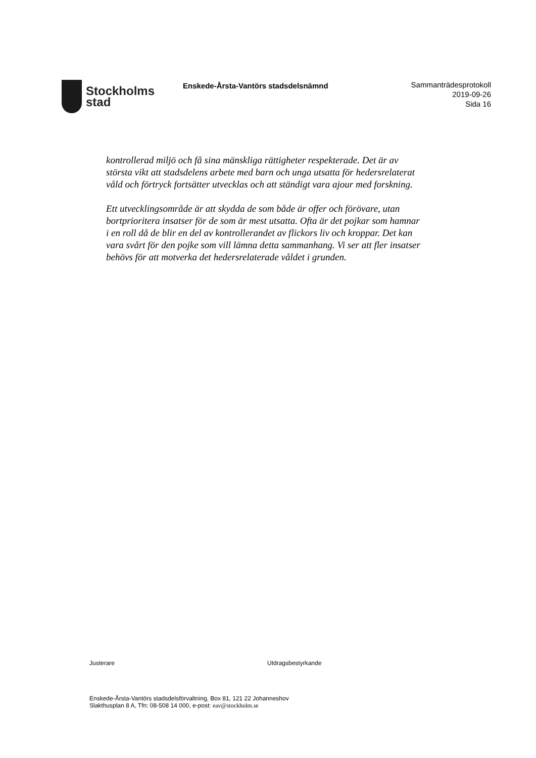Stockholms
stad
Enskede-Årsta-Vantörs stadsdelsnämnd
Sammanträdesprotokoll
2019-09-26
Sida 16
kontrollerad miljö och få sina mänskliga rättigheter respekterade. Det är av största vikt att stadsdelens arbete med barn och unga utsatta för hedersrelaterat våld och förtryck fortsätter utvecklas och att ständigt vara ajour med forskning.
Ett utvecklingsområde är att skydda de som både är offer och förövare, utan bortprioritera insatser för de som är mest utsatta. Ofta är det pojkar som hamnar i en roll då de blir en del av kontrollerandet av flickors liv och kroppar. Det kan vara svårt för den pojke som vill lämna detta sammanhang. Vi ser att fler insatser behövs för att motverka det hedersrelaterade våldet i grunden.
Justerare Utdragsbestyrkande
Enskede-Årsta-Vantörs stadsdelsförvaltning, Box 81, 121 22 Johanneshov
Slakthusplan 8 A, Tfn: 08-508 14 000, e-post: eav@stockholm.se